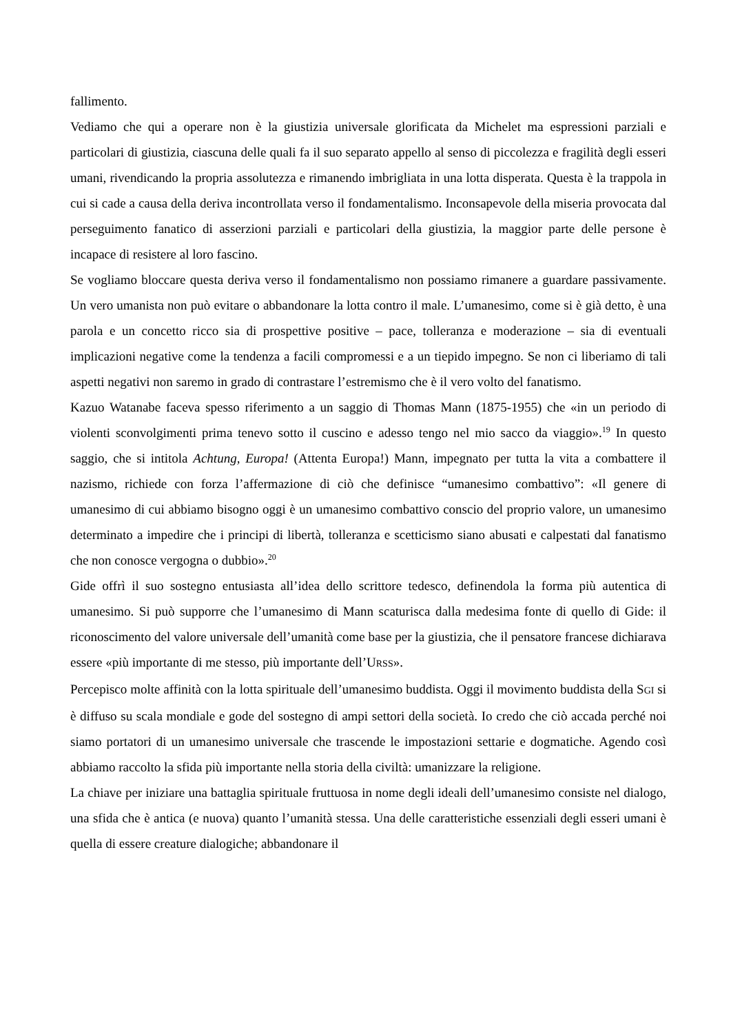fallimento.
Vediamo che qui a operare non è la giustizia universale glorificata da Michelet ma espressioni parziali e particolari di giustizia, ciascuna delle quali fa il suo separato appello al senso di piccolezza e fragilità degli esseri umani, rivendicando la propria assolutezza e rimanendo imbrigliata in una lotta disperata. Questa è la trappola in cui si cade a causa della deriva incontrollata verso il fondamentalismo. Inconsapevole della miseria provocata dal perseguimento fanatico di asserzioni parziali e particolari della giustizia, la maggior parte delle persone è incapace di resistere al loro fascino.
Se vogliamo bloccare questa deriva verso il fondamentalismo non possiamo rimanere a guardare passivamente. Un vero umanista non può evitare o abbandonare la lotta contro il male. L’umanesimo, come si è già detto, è una parola e un concetto ricco sia di prospettive positive – pace, tolleranza e moderazione – sia di eventuali implicazioni negative come la tendenza a facili compromessi e a un tiepido impegno. Se non ci liberiamo di tali aspetti negativi non saremo in grado di contrastare l’estremismo che è il vero volto del fanatismo.
Kazuo Watanabe faceva spesso riferimento a un saggio di Thomas Mann (1875-1955) che «in un periodo di violenti sconvolgimenti prima tenevo sotto il cuscino e adesso tengo nel mio sacco da viaggio».<sup>19</sup> In questo saggio, che si intitola Achtung, Europa! (Attenta Europa!) Mann, impegnato per tutta la vita a combattere il nazismo, richiede con forza l’affermazione di ciò che definisce “umanesimo combattivo”: «Il genere di umanesimo di cui abbiamo bisogno oggi è un umanesimo combattivo conscio del proprio valore, un umanesimo determinato a impedire che i principi di libertà, tolleranza e scetticismo siano abusati e calpestati dal fanatismo che non conosce vergogna o dubbio».<sup>20</sup>
Gide offrì il suo sostegno entusiasta all’idea dello scrittore tedesco, definendola la forma più autentica di umanesimo. Si può supporre che l’umanesimo di Mann scaturisca dalla medesima fonte di quello di Gide: il riconoscimento del valore universale dell’umanità come base per la giustizia, che il pensatore francese dichiarava essere «più importante di me stesso, più importante dell’URSS».
Percepisco molte affinità con la lotta spirituale dell’umanesimo buddista. Oggi il movimento buddista della SGI si è diffuso su scala mondiale e gode del sostegno di ampi settori della società. Io credo che ciò accada perché noi siamo portatori di un umanesimo universale che trascende le impostazioni settarie e dogmatiche. Agendo così abbiamo raccolto la sfida più importante nella storia della civiltà: umanizzare la religione.
La chiave per iniziare una battaglia spirituale fruttuosa in nome degli ideali dell’umanesimo consiste nel dialogo, una sfida che è antica (e nuova) quanto l’umanità stessa. Una delle caratteristiche essenziali degli esseri umani è quella di essere creature dialogiche; abbandonare il